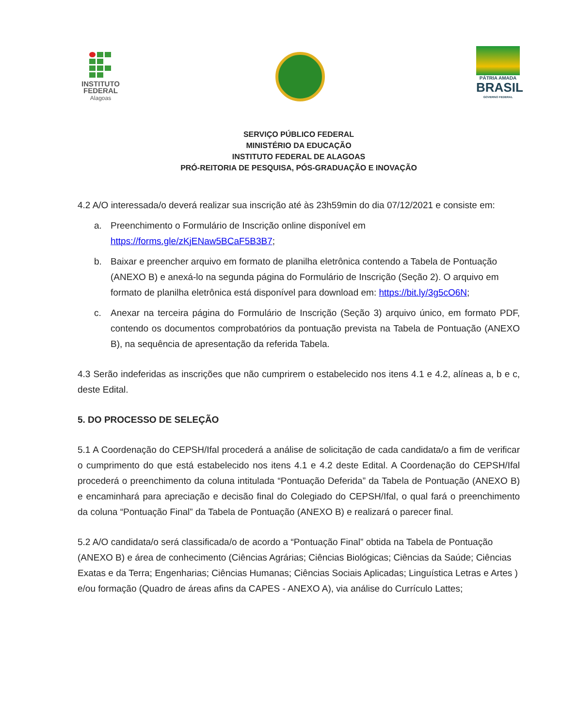INSTITUTO
FEDERAL
Alagoas
PÁTRIA AMADA
BRASIL
GOVERNO FEDERAL
SERVIÇO PÚBLICO FEDERAL
MINISTÉRIO DA EDUCAÇÃO
INSTITUTO FEDERAL DE ALAGOAS
PRÓ-REITORIA DE PESQUISA, PÓS-GRADUAÇÃO E INOVAÇÃO
4.2 A/O interessada/o deverá realizar sua inscrição até às 23h59min do dia 07/12/2021 e consiste em:
a. Preenchimento o Formulário de Inscrição online disponível em https://forms.gle/zKjENaw5BCaF5B3B7;
b. Baixar e preencher arquivo em formato de planilha eletrônica contendo a Tabela de Pontuação (ANEXO B) e anexá-lo na segunda página do Formulário de Inscrição (Seção 2). O arquivo em formato de planilha eletrônica está disponível para download em: https://bit.ly/3g5cO6N;
c. Anexar na terceira página do Formulário de Inscrição (Seção 3) arquivo único, em formato PDF, contendo os documentos comprobatórios da pontuação prevista na Tabela de Pontuação (ANEXO B), na sequência de apresentação da referida Tabela.
4.3 Serão indeferidas as inscrições que não cumprirem o estabelecido nos itens 4.1 e 4.2, alíneas a, b e c, deste Edital.
5. DO PROCESSO DE SELEÇÃO
5.1 A Coordenação do CEPSH/Ifal procederá a análise de solicitação de cada candidata/o a fim de verificar o cumprimento do que está estabelecido nos itens 4.1 e 4.2 deste Edital. A Coordenação do CEPSH/Ifal procederá o preenchimento da coluna intitulada “Pontuação Deferida” da Tabela de Pontuação (ANEXO B) e encaminhará para apreciação e decisão final do Colegiado do CEPSH/Ifal, o qual fará o preenchimento da coluna “Pontuação Final” da Tabela de Pontuação (ANEXO B) e realizará o parecer final.
5.2 A/O candidata/o será classificada/o de acordo a “Pontuação Final” obtida na Tabela de Pontuação (ANEXO B) e área de conhecimento (Ciências Agrárias; Ciências Biológicas; Ciências da Saúde; Ciências Exatas e da Terra; Engenharias; Ciências Humanas; Ciências Sociais Aplicadas; Linguística Letras e Artes ) e/ou formação (Quadro de áreas afins da CAPES - ANEXO A), via análise do Currículo Lattes;